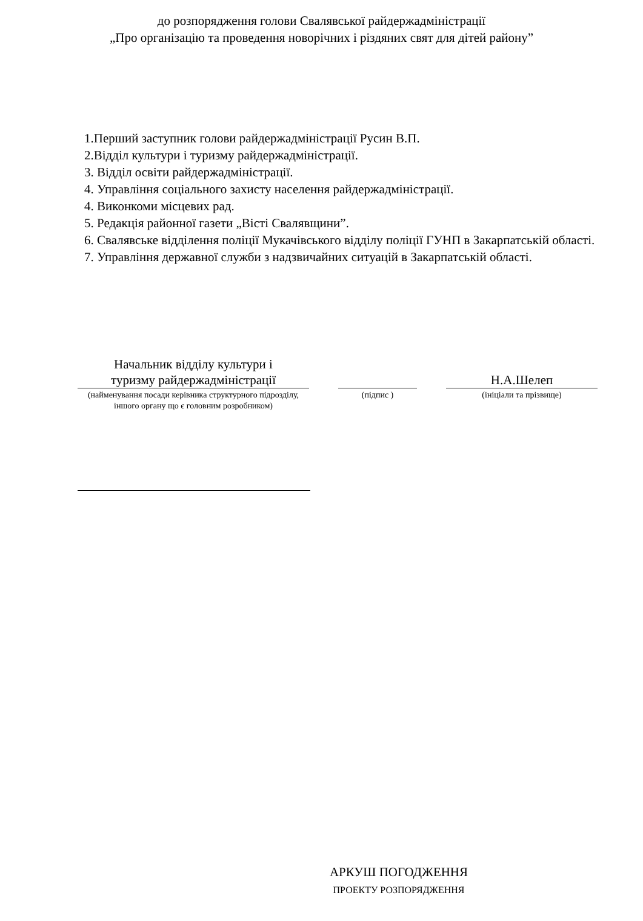до розпорядження голови Свалявської райдержадміністрації
„Про організацію та проведення новорічних і різдяних свят для дітей району”
1.Перший заступник голови райдержадміністрації Русин В.П.
2.Відділ культури і туризму райдержадміністрації.
3. Відділ освіти райдержадміністрації.
4. Управління соціального захисту населення райдержадміністрації.
4. Виконкоми місцевих рад.
5. Редакція районної газети „Вісті Свалявщини”.
6. Свалявське відділення поліції Мукачівського відділу поліції ГУНП в Закарпатській області.
7. Управління державної служби з надзвичайних ситуацій в Закарпатській області.
Начальник відділу культури і
туризму райдержадміністрації
(найменування посади керівника структурного підрозділу, іншого органу що є головним розробником)
(підпис )
Н.А.Шелеп
(ініціали та прізвище)
АРКУШ ПОГОДЖЕННЯ
ПРОЕКТУ РОЗПОРЯДЖЕННЯ